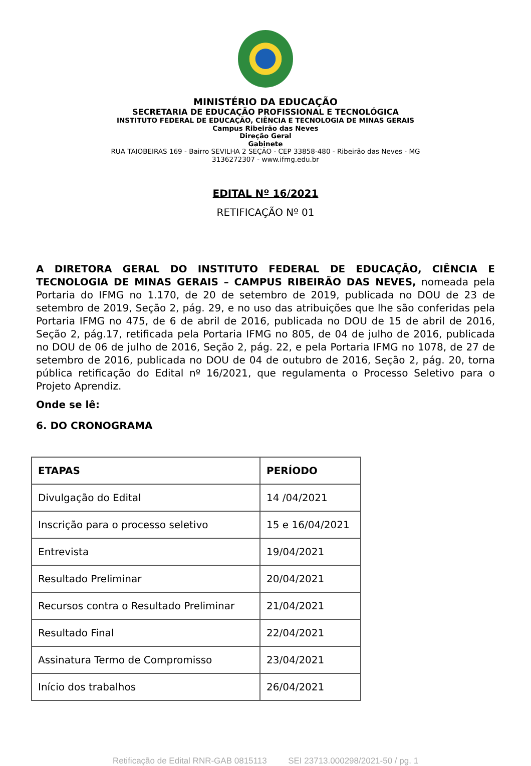MINISTÉRIO DA EDUCAÇÃO
SECRETARIA DE EDUCAÇÃO PROFISSIONAL E TECNOLÓGICA
INSTITUTO FEDERAL DE EDUCAÇÃO, CIÊNCIA E TECNOLOGIA DE MINAS GERAIS
Campus Ribeirão das Neves
Direção Geral
Gabinete
RUA TAIOBEIRAS 169 - Bairro SEVILHA 2 SEÇÃO - CEP 33858-480 - Ribeirão das Neves - MG
3136272307 - www.ifmg.edu.br
EDITAL Nº 16/2021
RETIFICAÇÃO Nº 01
A DIRETORA GERAL DO INSTITUTO FEDERAL DE EDUCAÇÃO, CIÊNCIA E TECNOLOGIA DE MINAS GERAIS – CAMPUS RIBEIRÃO DAS NEVES, nomeada pela Portaria do IFMG no 1.170, de 20 de setembro de 2019, publicada no DOU de 23 de setembro de 2019, Seção 2, pág. 29, e no uso das atribuições que lhe são conferidas pela Portaria IFMG no 475, de 6 de abril de 2016, publicada no DOU de 15 de abril de 2016, Seção 2, pág.17, retificada pela Portaria IFMG no 805, de 04 de julho de 2016, publicada no DOU de 06 de julho de 2016, Seção 2, pág. 22, e pela Portaria IFMG no 1078, de 27 de setembro de 2016, publicada no DOU de 04 de outubro de 2016, Seção 2, pág. 20, torna pública retificação do Edital nº 16/2021, que regulamenta o Processo Seletivo para o Projeto Aprendiz.
Onde se lê:
6. DO CRONOGRAMA
| ETAPAS | PERÍODO |
| --- | --- |
| Divulgação do Edital | 14 /04/2021 |
| Inscrição para o processo seletivo | 15 e 16/04/2021 |
| Entrevista | 19/04/2021 |
| Resultado Preliminar | 20/04/2021 |
| Recursos contra o Resultado Preliminar | 21/04/2021 |
| Resultado Final | 22/04/2021 |
| Assinatura Termo de Compromisso | 23/04/2021 |
| Início dos trabalhos | 26/04/2021 |
Retificação de Edital RNR-GAB 0815113 SEI 23713.000298/2021-50 / pg. 1